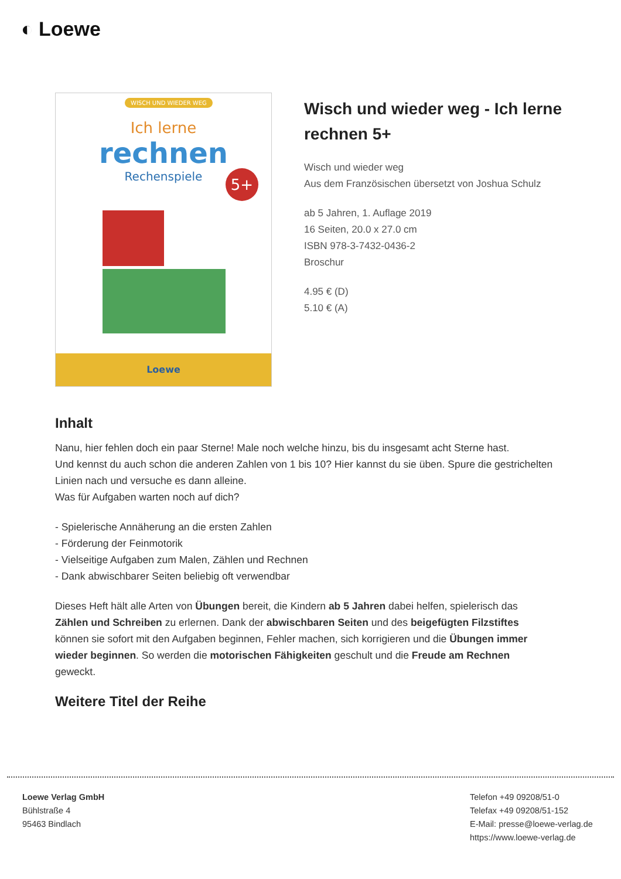◐ Loewe
WISCH UND WIEDER WEG
Ich lerne
rechnen
Rechenspiele
5+
Loewe
Wisch und wieder weg - Ich lerne rechnen 5+
Wisch und wieder weg
Aus dem Französischen übersetzt von Joshua Schulz
ab 5 Jahren, 1. Auflage 2019
16 Seiten, 20.0 x 27.0 cm
ISBN 978-3-7432-0436-2
Broschur
4.95 € (D)
5.10 € (A)
Inhalt
Nanu, hier fehlen doch ein paar Sterne! Male noch welche hinzu, bis du insgesamt acht Sterne hast.
Und kennst du auch schon die anderen Zahlen von 1 bis 10? Hier kannst du sie üben. Spure die gestrichelten Linien nach und versuche es dann alleine.
Was für Aufgaben warten noch auf dich?
- Spielerische Annäherung an die ersten Zahlen
- Förderung der Feinmotorik
- Vielseitige Aufgaben zum Malen, Zählen und Rechnen
- Dank abwischbarer Seiten beliebig oft verwendbar
Dieses Heft hält alle Arten von Übungen bereit, die Kindern ab 5 Jahren dabei helfen, spielerisch das Zählen und Schreiben zu erlernen. Dank der abwischbaren Seiten und des beigefügten Filzstiftes können sie sofort mit den Aufgaben beginnen, Fehler machen, sich korrigieren und die Übungen immer wieder beginnen. So werden die motorischen Fähigkeiten geschult und die Freude am Rechnen geweckt.
Weitere Titel der Reihe
Loewe Verlag GmbH
Bühlstraße 4
95463 Bindlach
Telefon +49 09208/51-0
Telefax +49 09208/51-152
E-Mail: presse@loewe-verlag.de
https://www.loewe-verlag.de